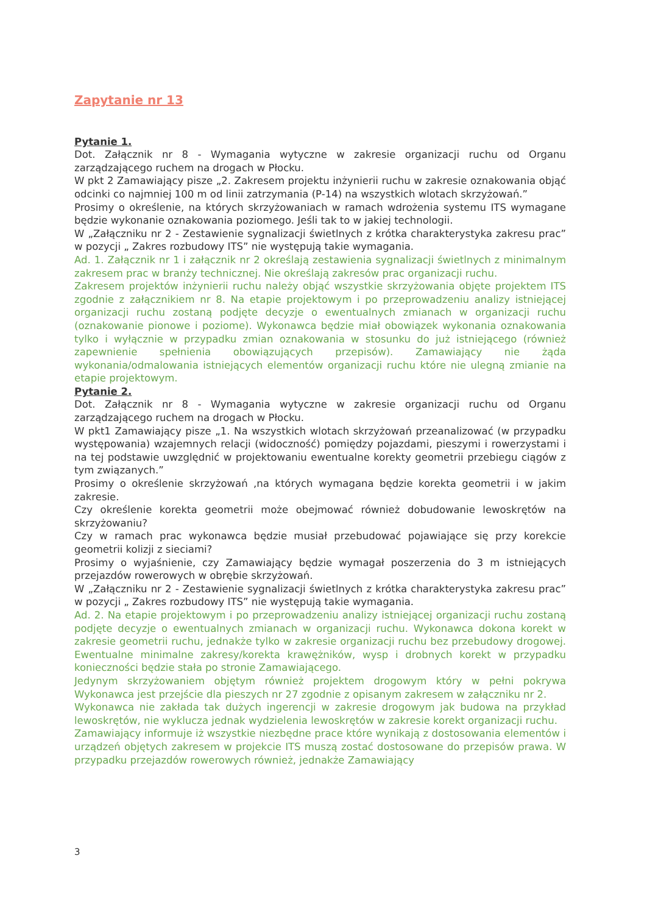Zapytanie nr 13
Pytanie 1.
Dot. Załącznik nr 8 - Wymagania wytyczne w zakresie organizacji ruchu od Organu zarządzającego ruchem na drogach w Płocku.
W pkt 2 Zamawiający pisze „2. Zakresem projektu inżynierii ruchu w zakresie oznakowania objąć odcinki co najmniej 100 m od linii zatrzymania (P-14) na wszystkich wlotach skrzyżowań.”
Prosimy o określenie, na których skrzyżowaniach w ramach wdrożenia systemu ITS wymagane będzie wykonanie oznakowania poziomego. Jeśli tak to w jakiej technologii.
W „Załączniku nr 2 - Zestawienie sygnalizacji świetlnych z krótka charakterystyka zakresu prac” w pozycji „ Zakres rozbudowy ITS” nie występują takie wymagania.
Ad. 1. Załącznik nr 1 i załącznik nr 2 określają zestawienia sygnalizacji świetlnych z minimalnym zakresem prac w branży technicznej. Nie określają zakresów prac organizacji ruchu.
Zakresem projektów inżynierii ruchu należy objąć wszystkie skrzyżowania objęte projektem ITS zgodnie z załącznikiem nr 8. Na etapie projektowym i po przeprowadzeniu analizy istniejącej organizacji ruchu zostaną podjęte decyzje o ewentualnych zmianach w organizacji ruchu (oznakowanie pionowe i poziome). Wykonawca będzie miał obowiązek wykonania oznakowania tylko i wyłącznie w przypadku zmian oznakowania w stosunku do już istniejącego (również zapewnienie spełnienia obowiązujących przepisów). Zamawiający nie żąda wykonania/odmalowania istniejących elementów organizacji ruchu które nie ulegną zmianie na etapie projektowym.
Pytanie 2.
Dot. Załącznik nr 8 - Wymagania wytyczne w zakresie organizacji ruchu od Organu zarządzającego ruchem na drogach w Płocku.
W pkt1 Zamawiający pisze „1. Na wszystkich wlotach skrzyżowań przeanalizować (w przypadku występowania) wzajemnych relacji (widoczność) pomiędzy pojazdami, pieszymi i rowerzystami i na tej podstawie uwzględnić w projektowaniu ewentualne korekty geometrii przebiegu ciągów z tym związanych.”
Prosimy o określenie skrzyżowań ,na których wymagana będzie korekta geometrii i w jakim zakresie.
Czy określenie korekta geometrii może obejmować również dobudowanie lewoskrętów na skrzyżowaniu?
Czy w ramach prac wykonawca będzie musiał przebudować pojawiające się przy korekcie geometrii kolizji z sieciami?
Prosimy o wyjaśnienie, czy Zamawiający będzie wymagał poszerzenia do 3 m istniejących przejazdów rowerowych w obrębie skrzyżowań.
W „Załączniku nr 2 - Zestawienie sygnalizacji świetlnych z krótka charakterystyka zakresu prac” w pozycji „ Zakres rozbudowy ITS” nie występują takie wymagania.
Ad. 2. Na etapie projektowym i po przeprowadzeniu analizy istniejącej organizacji ruchu zostaną podjęte decyzje o ewentualnych zmianach w organizacji ruchu. Wykonawca dokona korekt w zakresie geometrii ruchu, jednakże tylko w zakresie organizacji ruchu bez przebudowy drogowej. Ewentualne minimalne zakresy/korekta krawężników, wysp i drobnych korekt w przypadku konieczności będzie stała po stronie Zamawiającego.
Jedynym skrzyżowaniem objętym również projektem drogowym który w pełni pokrywa Wykonawca jest przejście dla pieszych nr 27 zgodnie z opisanym zakresem w załączniku nr 2.
Wykonawca nie zakłada tak dużych ingerencji w zakresie drogowym jak budowa na przykład lewoskrętów, nie wyklucza jednak wydzielenia lewoskrętów w zakresie korekt organizacji ruchu.
Zamawiający informuje iż wszystkie niezbędne prace które wynikają z dostosowania elementów i urządzeń objętych zakresem w projekcie ITS muszą zostać dostosowane do przepisów prawa. W przypadku przejazdów rowerowych również, jednakże Zamawiający
3